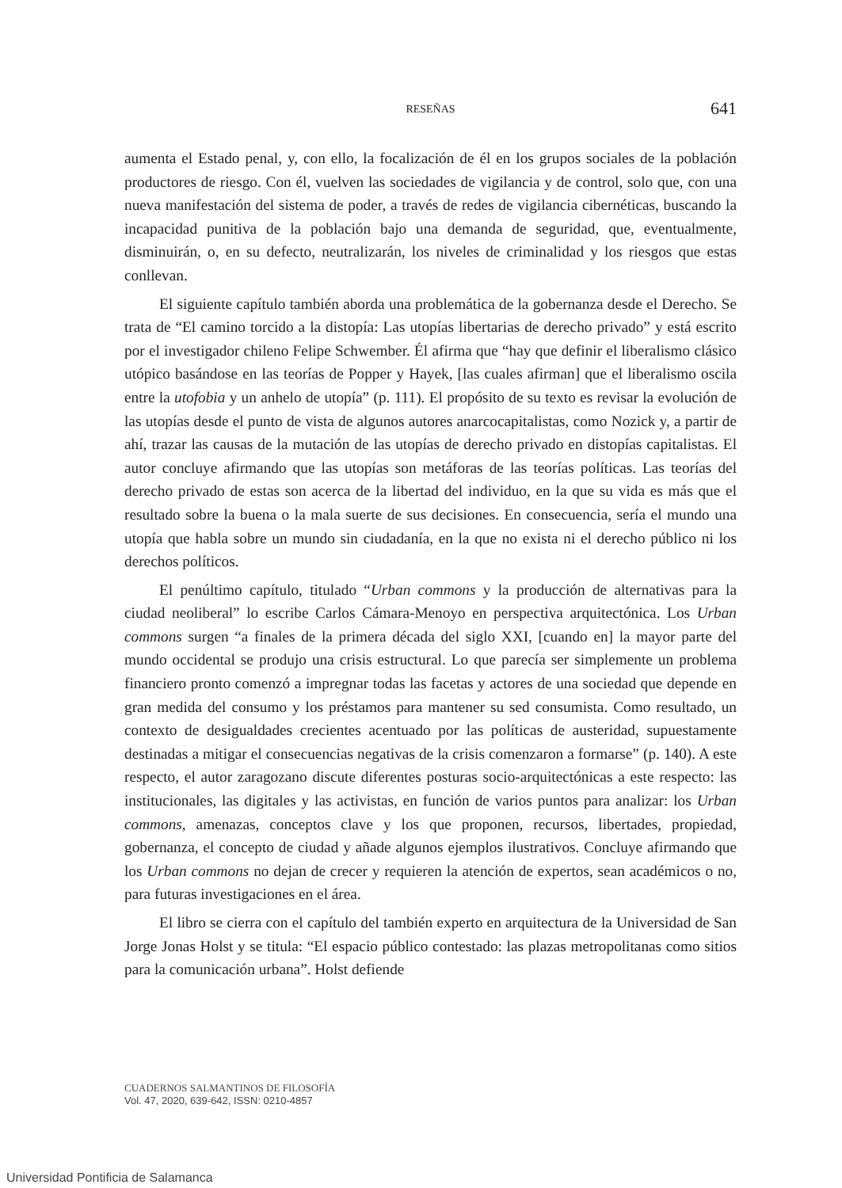RESEÑAS
641
aumenta el Estado penal, y, con ello, la focalización de él en los grupos sociales de la población productores de riesgo. Con él, vuelven las sociedades de vigilancia y de control, solo que, con una nueva manifestación del sistema de poder, a través de redes de vigilancia cibernéticas, buscando la incapacidad punitiva de la población bajo una demanda de seguridad, que, eventualmente, disminuirán, o, en su defecto, neutralizarán, los niveles de criminalidad y los riesgos que estas conllevan.
El siguiente capítulo también aborda una problemática de la gobernanza desde el Derecho. Se trata de “El camino torcido a la distopía: Las utopías libertarias de derecho privado” y está escrito por el investigador chileno Felipe Schwember. Él afirma que “hay que definir el liberalismo clásico utópico basándose en las teorías de Popper y Hayek, [las cuales afirman] que el liberalismo oscila entre la utofobia y un anhelo de utopía” (p. 111). El propósito de su texto es revisar la evolución de las utopías desde el punto de vista de algunos autores anarcocapitalistas, como Nozick y, a partir de ahí, trazar las causas de la mutación de las utopías de derecho privado en distopías capitalistas. El autor concluye afirmando que las utopías son metáforas de las teorías políticas. Las teorías del derecho privado de estas son acerca de la libertad del individuo, en la que su vida es más que el resultado sobre la buena o la mala suerte de sus decisiones. En consecuencia, sería el mundo una utopía que habla sobre un mundo sin ciudadanía, en la que no exista ni el derecho público ni los derechos políticos.
El penúltimo capítulo, titulado “Urban commons y la producción de alternativas para la ciudad neoliberal” lo escribe Carlos Cámara-Menoyo en perspectiva arquitectónica. Los Urban commons surgen “a finales de la primera década del siglo XXI, [cuando en] la mayor parte del mundo occidental se produjo una crisis estructural. Lo que parecía ser simplemente un problema financiero pronto comenzó a impregnar todas las facetas y actores de una sociedad que depende en gran medida del consumo y los préstamos para mantener su sed consumista. Como resultado, un contexto de desigualdades crecientes acentuado por las políticas de austeridad, supuestamente destinadas a mitigar el consecuencias negativas de la crisis comenzaron a formarse” (p. 140). A este respecto, el autor zaragozano discute diferentes posturas socio-arquitectónicas a este respecto: las institucionales, las digitales y las activistas, en función de varios puntos para analizar: los Urban commons, amenazas, conceptos clave y los que proponen, recursos, libertades, propiedad, gobernanza, el concepto de ciudad y añade algunos ejemplos ilustrativos. Concluye afirmando que los Urban commons no dejan de crecer y requieren la atención de expertos, sean académicos o no, para futuras investigaciones en el área.
El libro se cierra con el capítulo del también experto en arquitectura de la Universidad de San Jorge Jonas Holst y se titula: “El espacio público contestado: las plazas metropolitanas como sitios para la comunicación urbana”. Holst defiende
CUADERNOS SALMANTINOS DE FILOSOFÍA
Vol. 47, 2020, 639-642, ISSN: 0210-4857
Universidad Pontificia de Salamanca